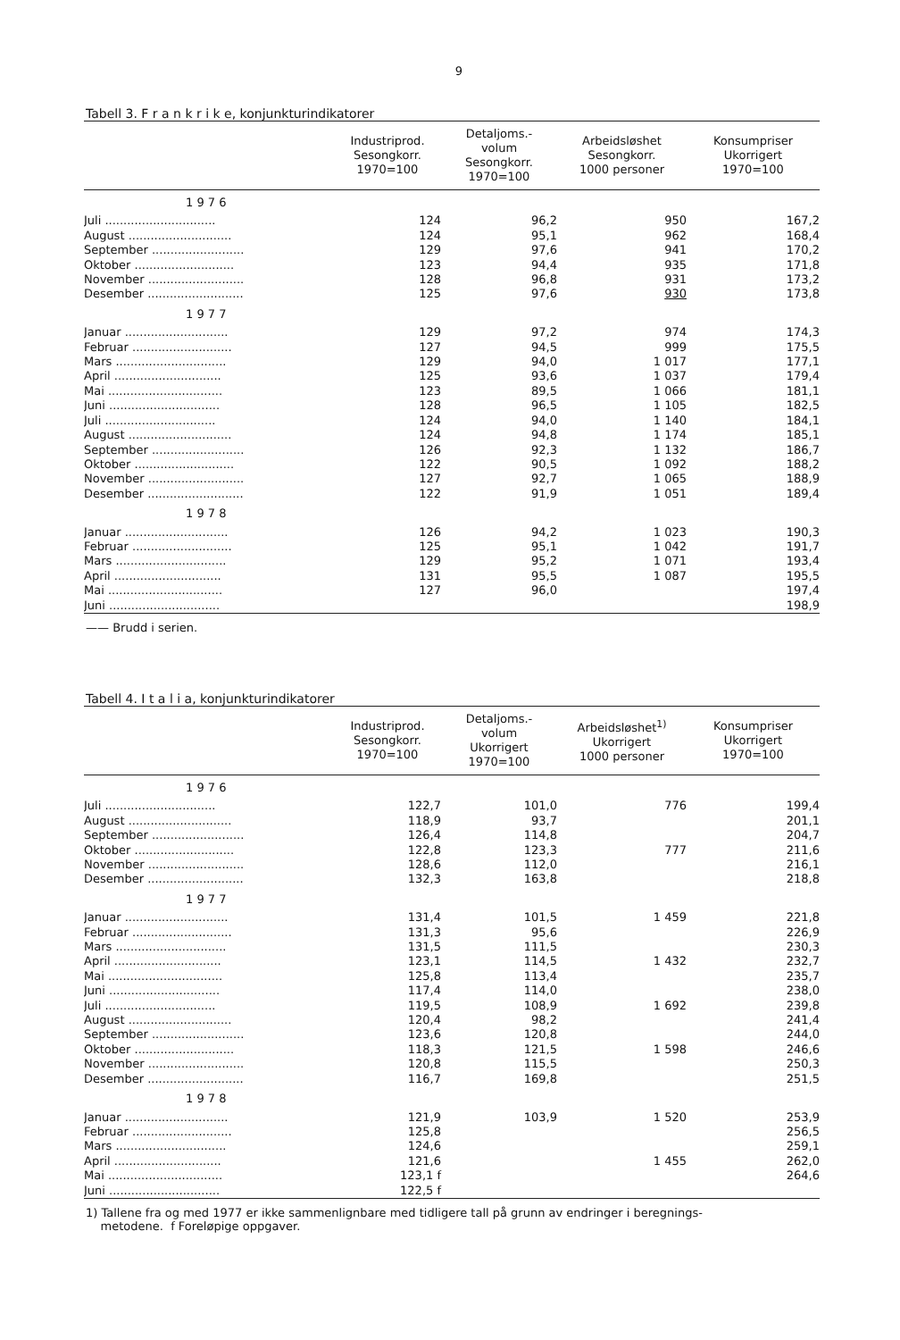9
Tabell 3. F r a n k r i k e, konjunkturindikatorer
| | Industriprod. Sesongkorr. 1970=100 | Detaljoms.- volum Sesongkorr. 1970=100 | Arbeidsløshet Sesongkorr. 1000 personer | Konsumpriser Ukorrigert 1970=100 |
| --- | --- | --- | --- | --- |
| 1 9 7 6 | | | | |
| Juli .............................. | 124 | 96,2 | 950 | 167,2 |
| August ............................ | 124 | 95,1 | 962 | 168,4 |
| September ......................... | 129 | 97,6 | 941 | 170,2 |
| Oktober ........................... | 123 | 94,4 | 935 | 171,8 |
| November .......................... | 128 | 96,8 | 931 | 173,2 |
| Desember .......................... | 125 | 97,6 | 930 | 173,8 |
| 1 9 7 7 | | | | |
| Januar ............................ | 129 | 97,2 | 974 | 174,3 |
| Februar ........................... | 127 | 94,5 | 999 | 175,5 |
| Mars .............................. | 129 | 94,0 | 1 017 | 177,1 |
| April ............................. | 125 | 93,6 | 1 037 | 179,4 |
| Mai ............................... | 123 | 89,5 | 1 066 | 181,1 |
| Juni .............................. | 128 | 96,5 | 1 105 | 182,5 |
| Juli .............................. | 124 | 94,0 | 1 140 | 184,1 |
| August ............................ | 124 | 94,8 | 1 174 | 185,1 |
| September ......................... | 126 | 92,3 | 1 132 | 186,7 |
| Oktober ........................... | 122 | 90,5 | 1 092 | 188,2 |
| November .......................... | 127 | 92,7 | 1 065 | 188,9 |
| Desember .......................... | 122 | 91,9 | 1 051 | 189,4 |
| 1 9 7 8 | | | | |
| Januar ............................ | 126 | 94,2 | 1 023 | 190,3 |
| Februar ........................... | 125 | 95,1 | 1 042 | 191,7 |
| Mars .............................. | 129 | 95,2 | 1 071 | 193,4 |
| April ............................. | 131 | 95,5 | 1 087 | 195,5 |
| Mai ............................... | 127 | 96,0 | | 197,4 |
| Juni .............................. | | | | 198,9 |
—— Brudd i serien.
Tabell 4. I t a l i a, konjunkturindikatorer
| | Industriprod. Sesongkorr. 1970=100 | Detaljoms.- volum Ukorrigert 1970=100 | Arbeidsløshet<sup>1)</sup> Ukorrigert 1000 personer | Konsumpriser Ukorrigert 1970=100 |
| --- | --- | --- | --- | --- |
| 1 9 7 6 | | | | |
| Juli .............................. | 122,7 | 101,0 | 776 | 199,4 |
| August ............................ | 118,9 | 93,7 | | 201,1 |
| September ......................... | 126,4 | 114,8 | | 204,7 |
| Oktober ........................... | 122,8 | 123,3 | 777 | 211,6 |
| November .......................... | 128,6 | 112,0 | | 216,1 |
| Desember .......................... | 132,3 | 163,8 | | 218,8 |
| 1 9 7 7 | | | | |
| Januar ............................ | 131,4 | 101,5 | 1 459 | 221,8 |
| Februar ........................... | 131,3 | 95,6 | | 226,9 |
| Mars .............................. | 131,5 | 111,5 | | 230,3 |
| April ............................. | 123,1 | 114,5 | 1 432 | 232,7 |
| Mai ............................... | 125,8 | 113,4 | | 235,7 |
| Juni .............................. | 117,4 | 114,0 | | 238,0 |
| Juli .............................. | 119,5 | 108,9 | 1 692 | 239,8 |
| August ............................ | 120,4 | 98,2 | | 241,4 |
| September ......................... | 123,6 | 120,8 | | 244,0 |
| Oktober ........................... | 118,3 | 121,5 | 1 598 | 246,6 |
| November .......................... | 120,8 | 115,5 | | 250,3 |
| Desember .......................... | 116,7 | 169,8 | | 251,5 |
| 1 9 7 8 | | | | |
| Januar ............................ | 121,9 | 103,9 | 1 520 | 253,9 |
| Februar ........................... | 125,8 | | | 256,5 |
| Mars .............................. | 124,6 | | | 259,1 |
| April ............................. | 121,6 | | 1 455 | 262,0 |
| Mai ............................... | 123,1 f | | | 264,6 |
| Juni .............................. | 122,5 f | | | |
1) Tallene fra og med 1977 er ikke sammenlignbare med tidligere tall på grunn av endringer i beregnings-
metodene. f Foreløpige oppgaver.